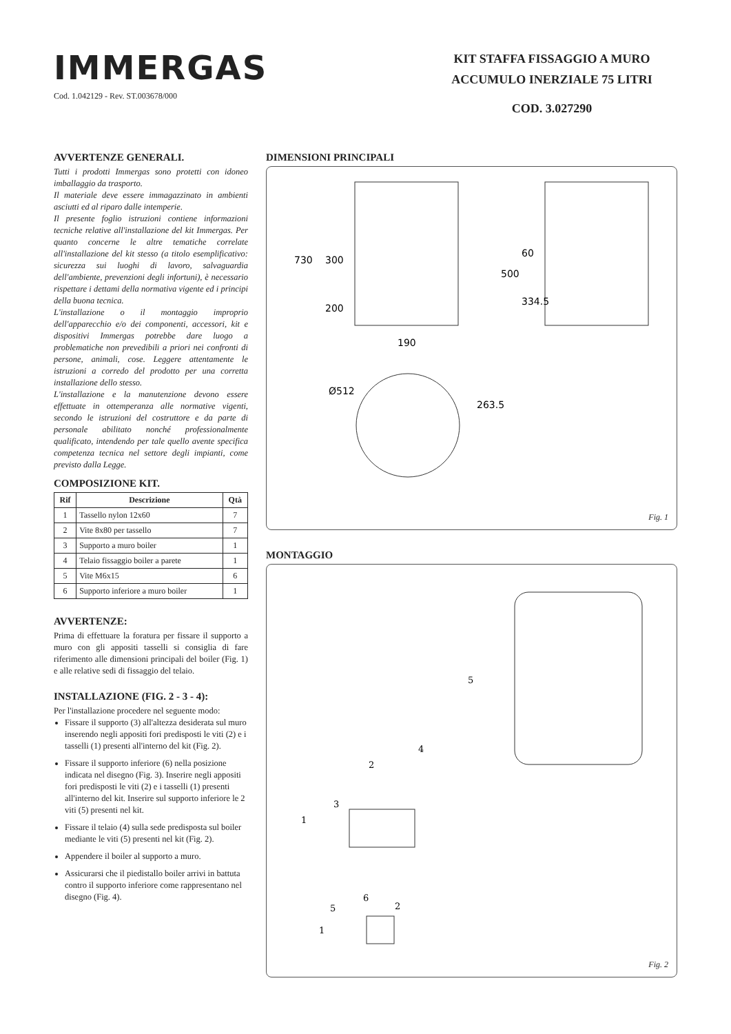IMMERGAS
Cod. 1.042129 - Rev. ST.003678/000
KIT STAFFA FISSAGGIO A MURO
ACCUMULO INERZIALE 75 LITRI
COD. 3.027290
AVVERTENZE GENERALI.
Tutti i prodotti Immergas sono protetti con idoneo imballaggio da trasporto.
Il materiale deve essere immagazzinato in ambienti asciutti ed al riparo dalle intemperie.
Il presente foglio istruzioni contiene informazioni tecniche relative all'installazione del kit Immergas. Per quanto concerne le altre tematiche correlate all'installazione del kit stesso (a titolo esemplificativo: sicurezza sui luoghi di lavoro, salvaguardia dell'ambiente, prevenzioni degli infortuni), è necessario rispettare i dettami della normativa vigente ed i principi della buona tecnica.
L'installazione o il montaggio improprio dell'apparecchio e/o dei componenti, accessori, kit e dispositivi Immergas potrebbe dare luogo a problematiche non prevedibili a priori nei confronti di persone, animali, cose. Leggere attentamente le istruzioni a corredo del prodotto per una corretta installazione dello stesso.
L'installazione e la manutenzione devono essere effettuate in ottemperanza alle normative vigenti, secondo le istruzioni del costruttore e da parte di personale abilitato nonché professionalmente qualificato, intendendo per tale quello avente specifica competenza tecnica nel settore degli impianti, come previsto dalla Legge.
COMPOSIZIONE KIT.
| Rif | Descrizione | Qtà |
| --- | --- | --- |
| 1 | Tassello nylon 12x60 | 7 |
| 2 | Vite 8x80 per tassello | 7 |
| 3 | Supporto a muro boiler | 1 |
| 4 | Telaio fissaggio boiler a parete | 1 |
| 5 | Vite M6x15 | 6 |
| 6 | Supporto inferiore a muro boiler | 1 |
AVVERTENZE:
Prima di effettuare la foratura per fissare il supporto a muro con gli appositi tasselli si consiglia di fare riferimento alle dimensioni principali del boiler (Fig. 1) e alle relative sedi di fissaggio del telaio.
INSTALLAZIONE (FIG. 2 - 3 - 4):
Per l'installazione procedere nel seguente modo:
Fissare il supporto (3) all'altezza desiderata sul muro inserendo negli appositi fori predisposti le viti (2) e i tasselli (1) presenti all'interno del kit (Fig. 2).
Fissare il supporto inferiore (6) nella posizione indicata nel disegno (Fig. 3). Inserire negli appositi fori predisposti le viti (2) e i tasselli (1) presenti all'interno del kit. Inserire sul supporto inferiore le 2 viti (5) presenti nel kit.
Fissare il telaio (4) sulla sede predisposta sul boiler mediante le viti (5) presenti nel kit (Fig. 2).
Appendere il boiler al supporto a muro.
Assicurarsi che il piedistallo boiler arrivi in battuta contro il supporto inferiore come rappresentano nel disegno (Fig. 4).
DIMENSIONI PRINCIPALI
730
300
200
500
60
334.5
190
Ø512
263.5
Fig. 1
MONTAGGIO
5
4
2
3
1
2
6
5
1
Fig. 2